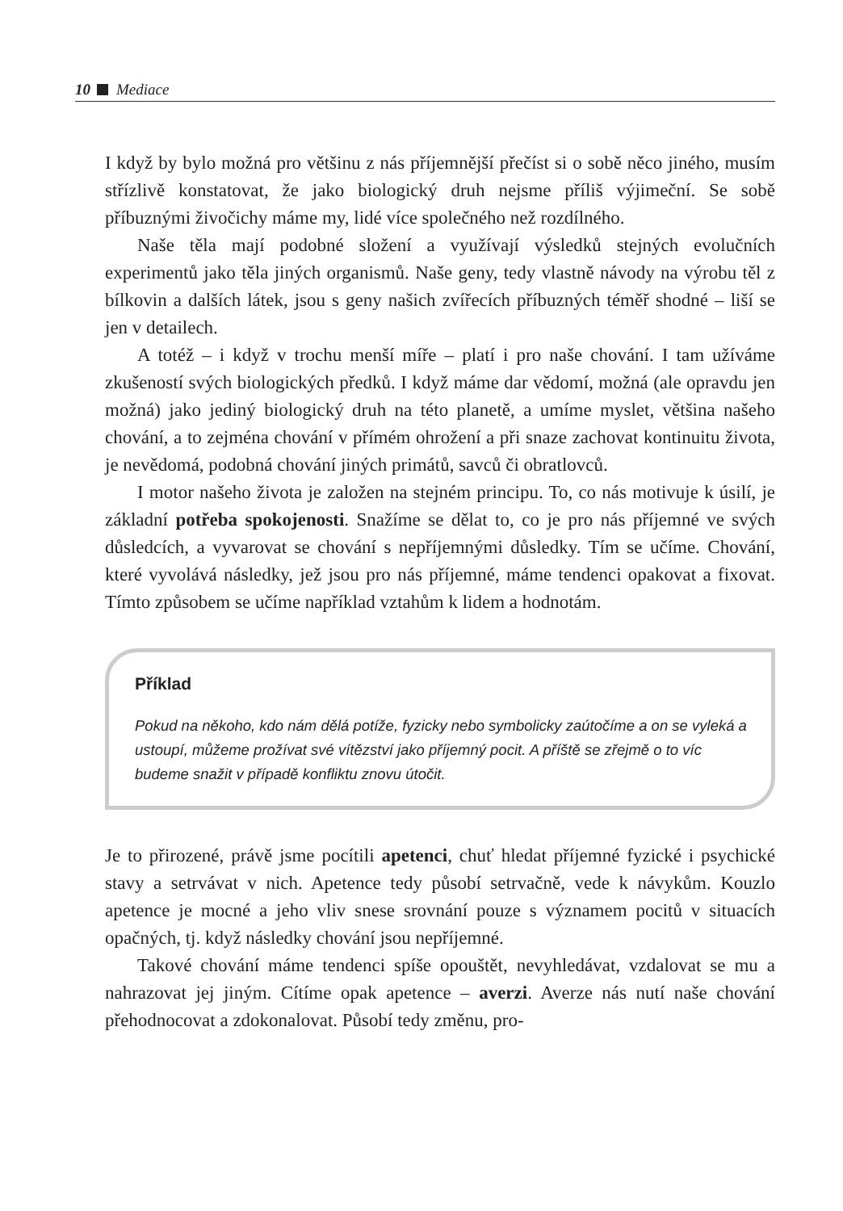10 Mediace
I když by bylo možná pro většinu z nás příjemnější přečíst si o sobě něco jiného, musím střízlivě konstatovat, že jako biologický druh nejsme příliš výjimeční. Se sobě příbuznými živočichy máme my, lidé více společného než rozdílného.
Naše těla mají podobné složení a využívají výsledků stejných evolučních experimentů jako těla jiných organismů. Naše geny, tedy vlastně návody na výrobu těl z bílkovin a dalších látek, jsou s geny našich zvířecích příbuzných téměř shodné – liší se jen v detailech.
A totéž – i když v trochu menší míře – platí i pro naše chování. I tam užíváme zkušeností svých biologických předků. I když máme dar vědomí, možná (ale opravdu jen možná) jako jediný biologický druh na této planetě, a umíme myslet, většina našeho chování, a to zejména chování v přímém ohrožení a při snaze zachovat kontinuitu života, je nevědomá, podobná chování jiných primátů, savců či obratlovců.
I motor našeho života je založen na stejném principu. To, co nás motivuje k úsilí, je základní potřeba spokojenosti. Snažíme se dělat to, co je pro nás příjemné ve svých důsledcích, a vyvarovat se chování s nepříjemnými důsledky. Tím se učíme. Chování, které vyvolává následky, jež jsou pro nás příjemné, máme tendenci opakovat a fixovat. Tímto způsobem se učíme například vztahům k lidem a hodnotám.
Příklad
Pokud na někoho, kdo nám dělá potíže, fyzicky nebo symbolicky zaútočíme a on se vyleká a ustoupí, můžeme prožívat své vítězství jako příjemný pocit. A příště se zřejmě o to víc budeme snažit v případě konfliktu znovu útočit.
Je to přirozené, právě jsme pocítili apetenci, chuť hledat příjemné fyzické i psychické stavy a setrvávat v nich. Apetence tedy působí setrvačně, vede k návykům. Kouzlo apetence je mocné a jeho vliv snese srovnání pouze s významem pocitů v situacích opačných, tj. když následky chování jsou nepříjemné.
Takové chování máme tendenci spíše opouštět, nevyhledávat, vzdalovat se mu a nahrazovat jej jiným. Cítíme opak apetence – averzi. Averze nás nutí naše chování přehodnocovat a zdokonalovat. Působí tedy změnu, pro-